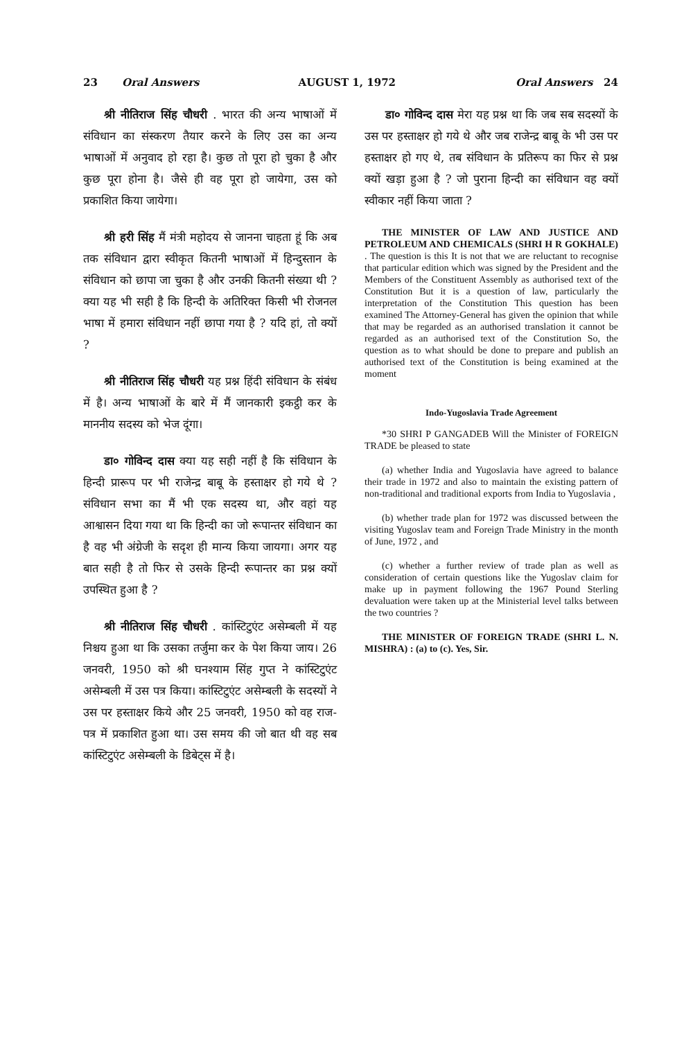23 Oral Answers AUGUST 1, 1972 Oral Answers 24
श्री नीतिराज सिंह चौधरी . भारत की अन्य भाषाओं में संविधान का संस्करण तैयार करने के लिए उस का अन्य भाषाओं में अनुवाद हो रहा है। कुछ तो पूरा हो चुका है और कुछ पूरा होना है। जैसे ही वह पूरा हो जायेगा, उस को प्रकाशित किया जायेगा।
श्री हरी सिंह मैं मंत्री महोदय से जानना चाहता हूं कि अब तक संविधान द्वारा स्वीकृत कितनी भाषाओं में हिन्दुस्तान के संविधान को छापा जा चुका है और उनकी कितनी संख्या थी ? क्या यह भी सही है कि हिन्दी के अतिरिक्त किसी भी रोजनल भाषा में हमारा संविधान नहीं छापा गया है ? यदि हां, तो क्यों ?
श्री नीतिराज सिंह चौधरी यह प्रश्न हिंदी संविधान के संबंध में है। अन्य भाषाओं के बारे में मैं जानकारी इकट्ठी कर के माननीय सदस्य को भेज दूंगा।
डा० गोविन्द दास क्या यह सही नहीं है कि संविधान के हिन्दी प्रारूप पर भी राजेन्द्र बाबू के हस्ताक्षर हो गये थे ? संविधान सभा का मैं भी एक सदस्य था, और वहां यह आश्वासन दिया गया था कि हिन्दी का जो रूपान्तर संविधान का है वह भी अंग्रेजी के सदृश ही मान्य किया जायगा। अगर यह बात सही है तो फिर से उसके हिन्दी रूपान्तर का प्रश्न क्यों उपस्थित हुआ है ?
श्री नीतिराज सिंह चौधरी . कांस्टिटुएंट असेम्बली में यह निश्चय हुआ था कि उसका तर्जुमा कर के पेश किया जाय। 26 जनवरी, 1950 को श्री घनश्याम सिंह गुप्त ने कांस्टिटुएंट असेम्बली में उस पत्र किया। कांस्टिटुएंट असेम्बली के सदस्यों ने उस पर हस्ताक्षर किये और 25 जनवरी, 1950 को वह राज-पत्र में प्रकाशित हुआ था। उस समय की जो बात थी वह सब कांस्टिटुएंट असेम्बली के डिबेट्स में है।
डा० गोविन्द दास मेरा यह प्रश्न था कि जब सब सदस्यों के उस पर हस्ताक्षर हो गये थे और जब राजेन्द्र बाबू के भी उस पर हस्ताक्षर हो गए थे, तब संविधान के प्रतिरूप का फिर से प्रश्न क्यों खड़ा हुआ है ? जो पुराना हिन्दी का संविधान वह क्यों स्वीकार नहीं किया जाता ?
THE MINISTER OF LAW AND JUSTICE AND PETROLEUM AND CHEMICALS (SHRI H R GOKHALE) . The question is this It is not that we are reluctant to recognise that particular edition which was signed by the President and the Members of the Constituent Assembly as authorised text of the Constitution But it is a question of law, particularly the interpretation of the Constitution This question has been examined The Attorney-General has given the opinion that while that may be regarded as an authorised translation it cannot be regarded as an authorised text of the Constitution So, the question as to what should be done to prepare and publish an authorised text of the Constitution is being examined at the moment
Indo-Yugoslavia Trade Agreement
*30 SHRI P GANGADEB Will the Minister of FOREIGN TRADE be pleased to state
(a) whether India and Yugoslavia have agreed to balance their trade in 1972 and also to maintain the existing pattern of non-traditional and traditional exports from India to Yugoslavia ,
(b) whether trade plan for 1972 was discussed between the visiting Yugoslav team and Foreign Trade Ministry in the month of June, 1972 , and
(c) whether a further review of trade plan as well as consideration of certain questions like the Yugoslav claim for make up in payment following the 1967 Pound Sterling devaluation were taken up at the Ministerial level talks between the two countries ?
THE MINISTER OF FOREIGN TRADE (SHRI L. N. MISHRA) : (a) to (c). Yes, Sir.